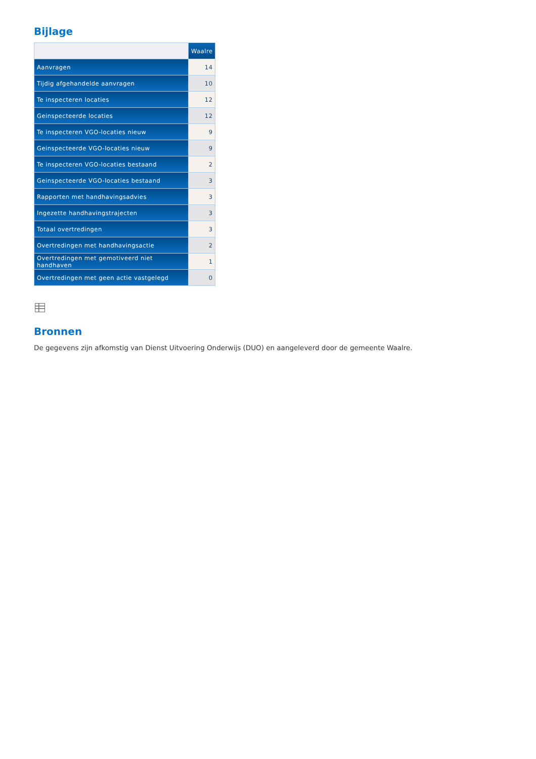Bijlage
| | Waalre |
| --- | --- |
| Aanvragen | 14 |
| Tijdig afgehandelde aanvragen | 10 |
| Te inspecteren locaties | 12 |
| Geinspecteerde locaties | 12 |
| Te inspecteren VGO-locaties nieuw | 9 |
| Geinspecteerde VGO-locaties nieuw | 9 |
| Te inspecteren VGO-locaties bestaand | 2 |
| Geinspecteerde VGO-locaties bestaand | 3 |
| Rapporten met handhavingsadvies | 3 |
| Ingezette handhavingstrajecten | 3 |
| Totaal overtredingen | 3 |
| Overtredingen met handhavingsactie | 2 |
| Overtredingen met gemotiveerd niet handhaven | 1 |
| Overtredingen met geen actie vastgelegd | 0 |
Bronnen
De gegevens zijn afkomstig van Dienst Uitvoering Onderwijs (DUO) en aangeleverd door de gemeente Waalre.